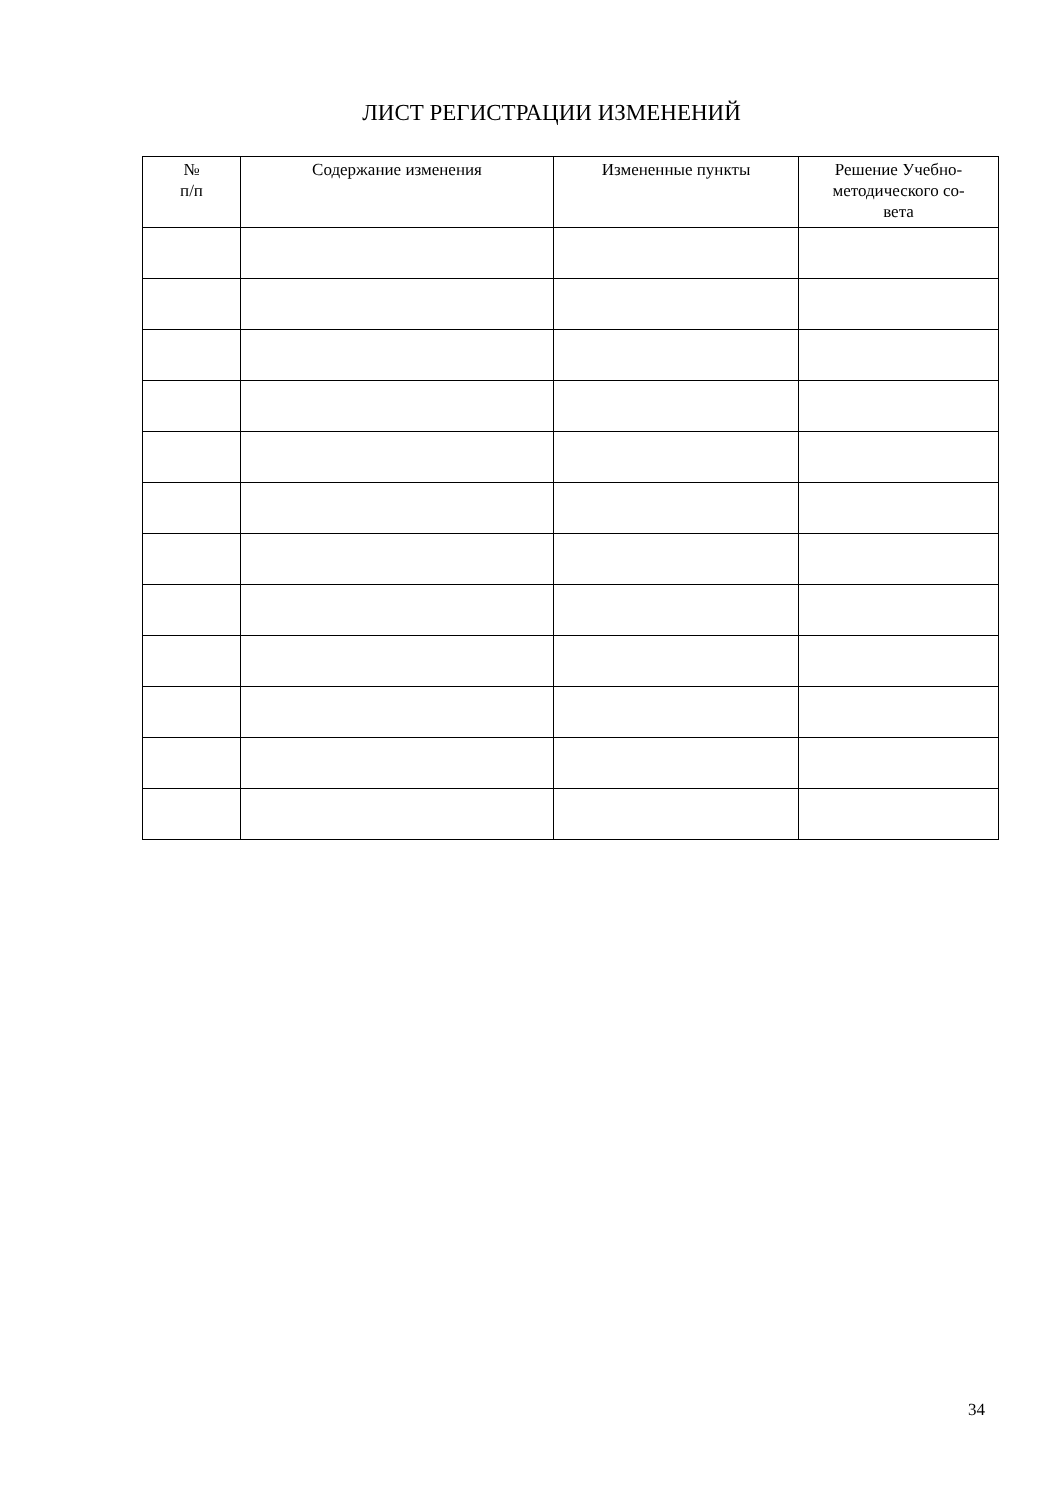ЛИСТ РЕГИСТРАЦИИ ИЗМЕНЕНИЙ
| № п/п | Содержание изменения | Измененные пункты | Решение Учебно- методического со- вета |
| --- | --- | --- | --- |
34